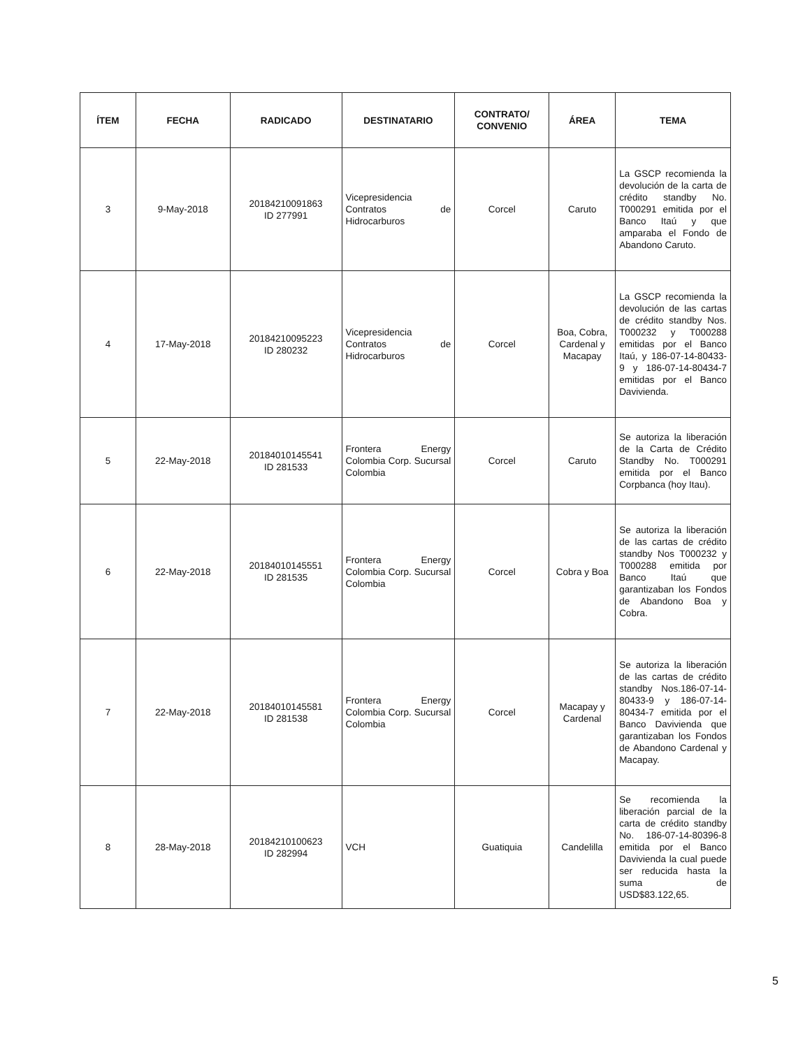| ÍTEM | FECHA | RADICADO | DESTINATARIO | CONTRATO/ CONVENIO | ÁREA | TEMA |
| --- | --- | --- | --- | --- | --- | --- |
| 3 | 9-May-2018 | 20184210091863 ID 277991 | Vicepresidencia Contratos de Hidrocarburos | Corcel | Caruto | La GSCP recomienda la devolución de la carta de crédito standby No. T000291 emitida por el Banco Itaú y que amparaba el Fondo de Abandono Caruto. |
| 4 | 17-May-2018 | 20184210095223 ID 280232 | Vicepresidencia Contratos de Hidrocarburos | Corcel | Boa, Cobra, Cardenal y Macapay | La GSCP recomienda la devolución de las cartas de crédito standby Nos. T000232 y T000288 emitidas por el Banco Itaú, y 186-07-14-80433-9 y 186-07-14-80434-7 emitidas por el Banco Davivienda. |
| 5 | 22-May-2018 | 20184010145541 ID 281533 | Frontera Energy Colombia Corp. Sucursal Colombia | Corcel | Caruto | Se autoriza la liberación de la Carta de Crédito Standby No. T000291 emitida por el Banco Corpbanca (hoy Itau). |
| 6 | 22-May-2018 | 20184010145551 ID 281535 | Frontera Energy Colombia Corp. Sucursal Colombia | Corcel | Cobra y Boa | Se autoriza la liberación de las cartas de crédito standby Nos T000232 y T000288 emitida por Banco Itaú que garantizaban los Fondos de Abandono Boa y Cobra. |
| 7 | 22-May-2018 | 20184010145581 ID 281538 | Frontera Energy Colombia Corp. Sucursal Colombia | Corcel | Macapay y Cardenal | Se autoriza la liberación de las cartas de crédito standby Nos.186-07-14-80433-9 y 186-07-14-80434-7 emitida por el Banco Davivienda que garantizaban los Fondos de Abandono Cardenal y Macapay. |
| 8 | 28-May-2018 | 20184210100623 ID 282994 | VCH | Guatiquia | Candelilla | Se recomienda la liberación parcial de la carta de crédito standby No. 186-07-14-80396-8 emitida por el Banco Davivienda la cual puede ser reducida hasta la suma de USD$83.122,65. |
5